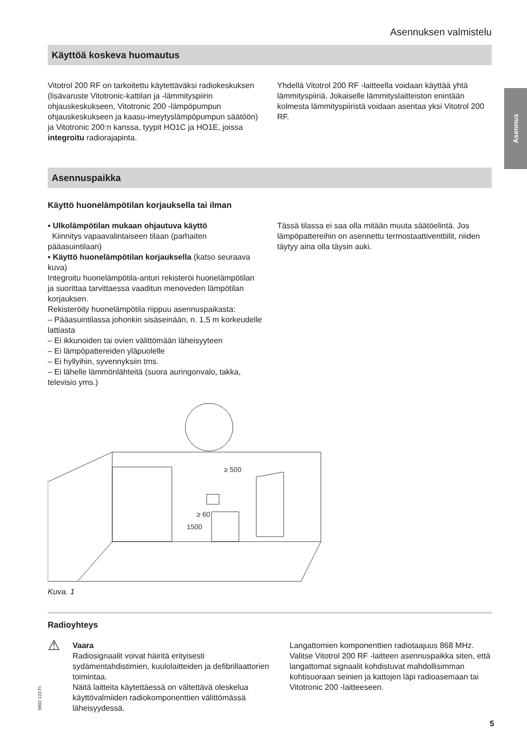Asennuksen valmistelu
Asennus
Käyttöä koskeva huomautus
Vitotrol 200 RF on tarkoitettu käytettäväksi radiokeskuksen (lisävaruste Vitotronic-kattilan ja -lämmityspiirin ohjauskeskukseen, Vitotronic 200 -lämpöpumpun ohjauskeskukseen ja kaasu-imeytyslämpöpumpun säätöön) ja Vitotronic 200:n kanssa, tyypit HO1C ja HO1E, joissa integroitu radiorajapinta.
Yhdellä Vitotrol 200 RF -laitteella voidaan käyttää yhtä lämmityspiiriä. Jokaiselle lämmityslaitteiston enintään kolmesta lämmityspiiristä voidaan asentaa yksi Vitotrol 200 RF.
Asennuspaikka
Käyttö huonelämpötilan korjauksella tai ilman
▪ Ulkolämpötilan mukaan ohjautuva käyttö
Kiinnitys vapaavalintaiseen tilaan (parhaiten pääasuintilaan)
▪ Käyttö huonelämpötilan korjauksella (katso seuraava kuva)
Integroitu huonelämpötila-anturi rekisteröi huonelämpötilan ja suorittaa tarvittaessa vaaditun menoveden lämpötilan korjauksen.
Rekisteröity huonelämpötila riippuu asennuspaikasta:
– Pääasuintilassa johonkin sisäseinään, n. 1,5 m korkeudelle lattiasta
– Ei ikkunoiden tai ovien välittömään läheisyyteen
– Ei lämpöpattereiden yläpuolelle
– Ei hyllyihin, syvennyksiin tms.
– Ei lähelle lämmönlähteitä (suora auringonvalo, takka, televisio yms.)
Tässä tilassa ei saa olla mitään muuta säätöelintä. Jos lämpöpattereihin on asennettu termostaattiventtiilit, niiden täytyy aina olla täysin auki.
≥ 500
1500
≥ 60
Kuva. 1
Radioyhteys
⚠ Vaara
Radiosignaalit voivat häiritä erityisesti sydämentahdistimien, kuulolaitteiden ja defibrillaattorien toimintaa.
Näitä laitteita käytettäessä on vältettävä oleskelua käyttövalmiiden radiokomponenttien välittömässä läheisyydessä.
Langattomien komponenttien radiotaajuus 868 MHz. Valitse Vitotrol 200 RF -laitteen asennuspaikka siten, että langattomat signaalit kohdistuvat mahdollisimman kohtisuoraan seinien ja kattojen läpi radioasemaan tai Vitotronic 200 -laitteeseen.
5602 123 FI
5